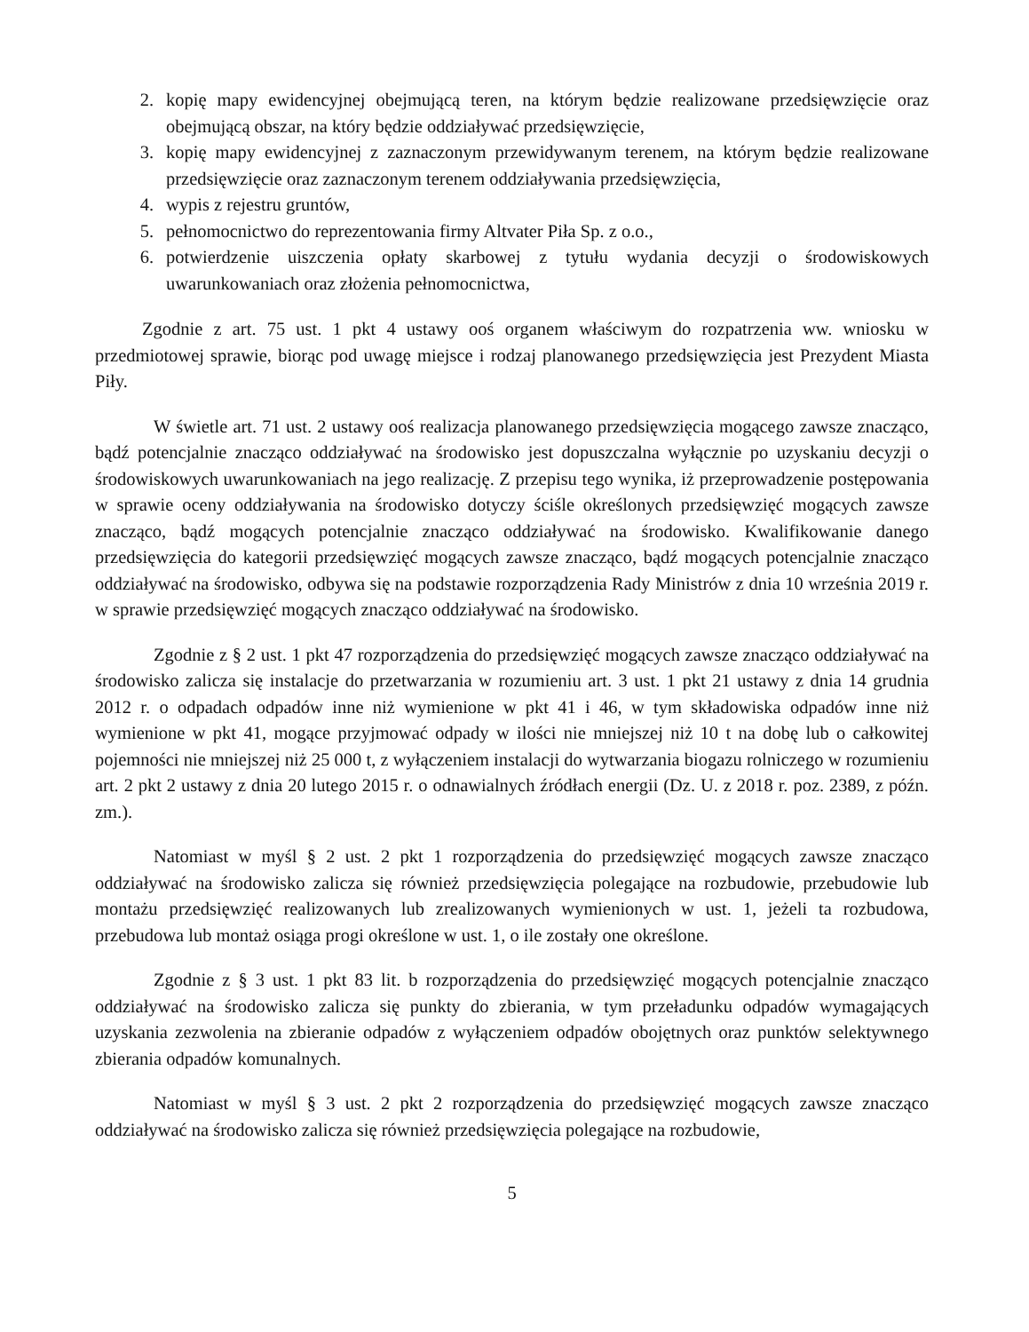2. kopię mapy ewidencyjnej obejmującą teren, na którym będzie realizowane przedsięwzięcie oraz obejmującą obszar, na który będzie oddziaływać przedsięwzięcie,
3. kopię mapy ewidencyjnej z zaznaczonym przewidywanym terenem, na którym będzie realizowane przedsięwzięcie oraz zaznaczonym terenem oddziaływania przedsięwzięcia,
4. wypis z rejestru gruntów,
5. pełnomocnictwo do reprezentowania firmy Altvater Piła Sp. z o.o.,
6. potwierdzenie uiszczenia opłaty skarbowej z tytułu wydania decyzji o środowiskowych uwarunkowaniach oraz złożenia pełnomocnictwa,
Zgodnie z art. 75 ust. 1 pkt 4 ustawy ooś organem właściwym do rozpatrzenia ww. wniosku w przedmiotowej sprawie, biorąc pod uwagę miejsce i rodzaj planowanego przedsięwzięcia jest Prezydent Miasta Piły.
W świetle art. 71 ust. 2 ustawy ooś realizacja planowanego przedsięwzięcia mogącego zawsze znacząco, bądź potencjalnie znacząco oddziaływać na środowisko jest dopuszczalna wyłącznie po uzyskaniu decyzji o środowiskowych uwarunkowaniach na jego realizację. Z przepisu tego wynika, iż przeprowadzenie postępowania w sprawie oceny oddziaływania na środowisko dotyczy ściśle określonych przedsięwzięć mogących zawsze znacząco, bądź mogących potencjalnie znacząco oddziaływać na środowisko. Kwalifikowanie danego przedsięwzięcia do kategorii przedsięwzięć mogących zawsze znacząco, bądź mogących potencjalnie znacząco oddziaływać na środowisko, odbywa się na podstawie rozporządzenia Rady Ministrów z dnia 10 września 2019 r. w sprawie przedsięwzięć mogących znacząco oddziaływać na środowisko.
Zgodnie z § 2 ust. 1 pkt 47 rozporządzenia do przedsięwzięć mogących zawsze znacząco oddziaływać na środowisko zalicza się instalacje do przetwarzania w rozumieniu art. 3 ust. 1 pkt 21 ustawy z dnia 14 grudnia 2012 r. o odpadach odpadów inne niż wymienione w pkt 41 i 46, w tym składowiska odpadów inne niż wymienione w pkt 41, mogące przyjmować odpady w ilości nie mniejszej niż 10 t na dobę lub o całkowitej pojemności nie mniejszej niż 25 000 t, z wyłączeniem instalacji do wytwarzania biogazu rolniczego w rozumieniu art. 2 pkt 2 ustawy z dnia 20 lutego 2015 r. o odnawialnych źródłach energii (Dz. U. z 2018 r. poz. 2389, z późn. zm.).
Natomiast w myśl § 2 ust. 2 pkt 1 rozporządzenia do przedsięwzięć mogących zawsze znacząco oddziaływać na środowisko zalicza się również przedsięwzięcia polegające na rozbudowie, przebudowie lub montażu przedsięwzięć realizowanych lub zrealizowanych wymienionych w ust. 1, jeżeli ta rozbudowa, przebudowa lub montaż osiąga progi określone w ust. 1, o ile zostały one określone.
Zgodnie z § 3 ust. 1 pkt 83 lit. b rozporządzenia do przedsięwzięć mogących potencjalnie znacząco oddziaływać na środowisko zalicza się punkty do zbierania, w tym przeładunku odpadów wymagających uzyskania zezwolenia na zbieranie odpadów z wyłączeniem odpadów obojętnych oraz punktów selektywnego zbierania odpadów komunalnych.
Natomiast w myśl § 3 ust. 2 pkt 2 rozporządzenia do przedsięwzięć mogących zawsze znacząco oddziaływać na środowisko zalicza się również przedsięwzięcia polegające na rozbudowie,
5